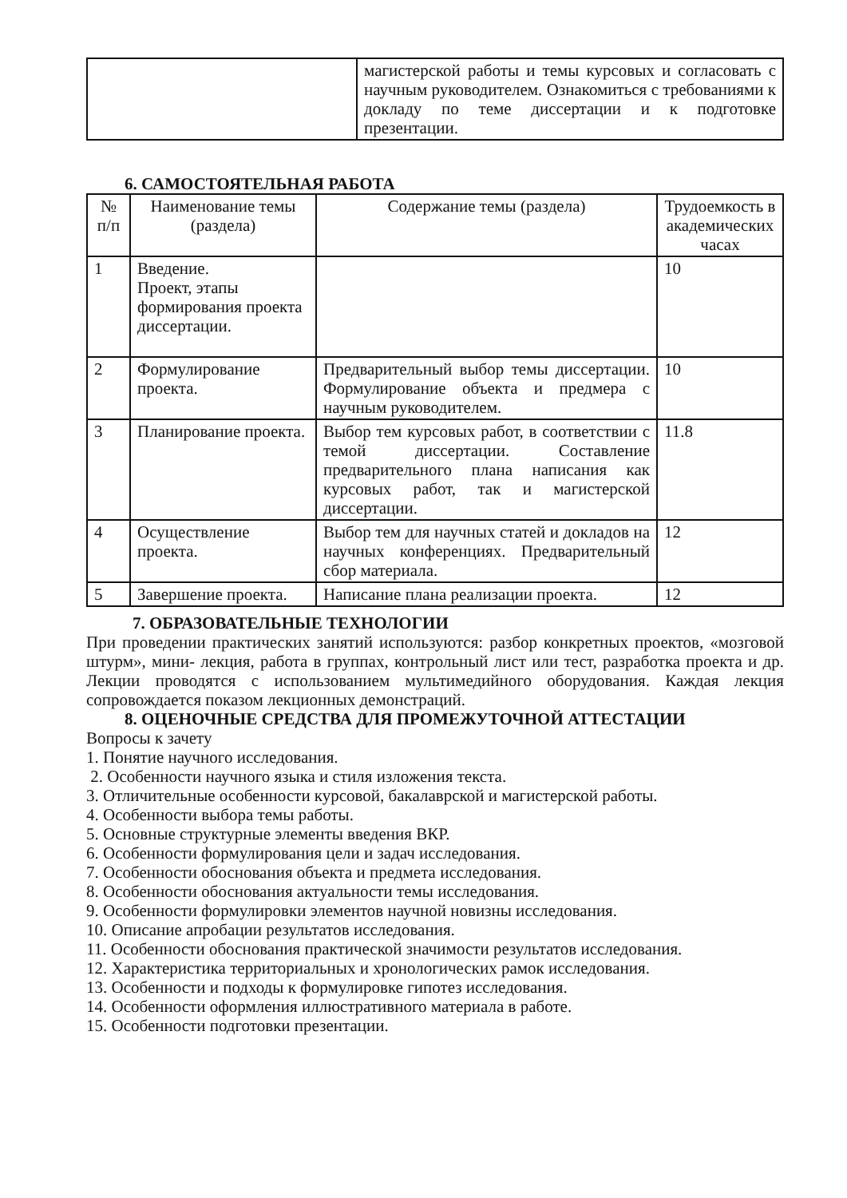| | магистерской работы и темы курсовых и согласовать с научным руководителем. Ознакомиться с требованиями к докладу по теме диссертации и к подготовке презентации. |
6. САМОСТОЯТЕЛЬНАЯ РАБОТА
| № п/п | Наименование темы (раздела) | Содержание темы (раздела) | Трудоемкость в академических часах |
| --- | --- | --- | --- |
| 1 | Введение. Проект, этапы формирования проекта диссертации. | | 10 |
| 2 | Формулирование проекта. | Предварительный выбор темы диссертации. Формулирование объекта и предмера с научным руководителем. | 10 |
| 3 | Планирование проекта. | Выбор тем курсовых работ, в соответствии с темой диссертации. Составление предварительного плана написания как курсовых работ, так и магистерской диссертации. | 11.8 |
| 4 | Осуществление проекта. | Выбор тем для научных статей и докладов на научных конференциях. Предварительный сбор материала. | 12 |
| 5 | Завершение проекта. | Написание плана реализации проекта. | 12 |
7. ОБРАЗОВАТЕЛЬНЫЕ ТЕХНОЛОГИИ
При проведении практических занятий используются: разбор конкретных проектов, «мозговой штурм», мини- лекция, работа в группах, контрольный лист или тест, разработка проекта и др. Лекции проводятся с использованием мультимедийного оборудования. Каждая лекция сопровождается показом лекционных демонстраций.
8. ОЦЕНОЧНЫЕ СРЕДСТВА ДЛЯ ПРОМЕЖУТОЧНОЙ АТТЕСТАЦИИ
Вопросы к зачету
1. Понятие научного исследования.
2. Особенности научного языка и стиля изложения текста.
3. Отличительные особенности курсовой, бакалаврской и магистерской работы.
4. Особенности выбора темы работы.
5. Основные структурные элементы введения ВКР.
6. Особенности формулирования цели и задач исследования.
7. Особенности обоснования объекта и предмета исследования.
8. Особенности обоснования актуальности темы исследования.
9. Особенности формулировки элементов научной новизны исследования.
10. Описание апробации результатов исследования.
11. Особенности обоснования практической значимости результатов исследования.
12. Характеристика территориальных и хронологических рамок исследования.
13. Особенности и подходы к формулировке гипотез исследования.
14. Особенности оформления иллюстративного материала в работе.
15. Особенности подготовки презентации.